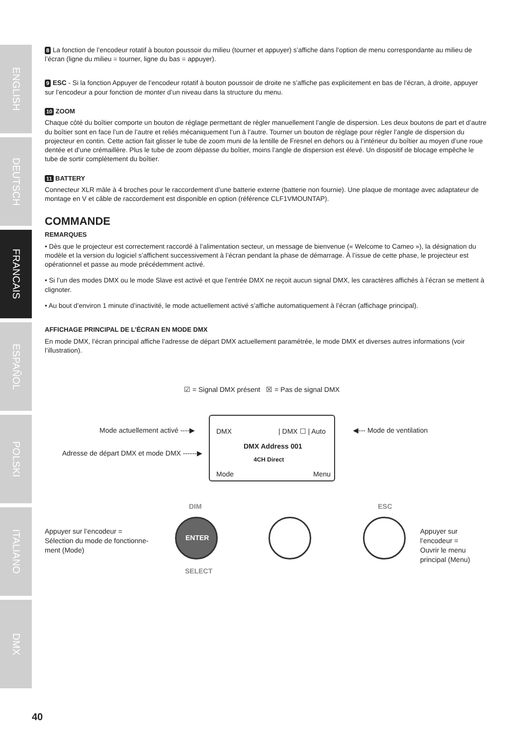ENGLISH
DEUTSCH
FRANCAIS
ESPAÑOL
POLSKI
ITALIANO
DMX
8 La fonction de l’encodeur rotatif à bouton poussoir du milieu (tourner et appuyer) s’affiche dans l’option de menu correspondante au milieu de l’écran (ligne du milieu = tourner, ligne du bas = appuyer).
9 ESC - Si la fonction Appuyer de l’encodeur rotatif à bouton poussoir de droite ne s’affiche pas explicitement en bas de l’écran, à droite, appuyer sur l’encodeur a pour fonction de monter d’un niveau dans la structure du menu.
10 ZOOM
Chaque côté du boîtier comporte un bouton de réglage permettant de régler manuellement l’angle de dispersion. Les deux boutons de part et d’autre du boîtier sont en face l’un de l’autre et reliés mécaniquement l’un à l’autre. Tourner un bouton de réglage pour régler l’angle de dispersion du projecteur en contin. Cette action fait glisser le tube de zoom muni de la lentille de Fresnel en dehors ou à l’intérieur du boîtier au moyen d’une roue dentée et d’une crémaillère. Plus le tube de zoom dépasse du boîtier, moins l’angle de dispersion est élevé. Un dispositif de blocage empêche le tube de sortir complètement du boîtier.
11 BATTERY
Connecteur XLR mâle à 4 broches pour le raccordement d’une batterie externe (batterie non fournie). Une plaque de montage avec adaptateur de montage en V et câble de raccordement est disponible en option (référence CLF1VMOUNTAP).
COMMANDE
REMARQUES
• Dès que le projecteur est correctement raccordé à l’alimentation secteur, un message de bienvenue (« Welcome to Cameo »), la désignation du modèle et la version du logiciel s’affichent successivement à l’écran pendant la phase de démarrage. À l’issue de cette phase, le projecteur est opérationnel et passe au mode précédemment activé.
• Si l’un des modes DMX ou le mode Slave est activé et que l’entrée DMX ne reçoit aucun signal DMX, les caractères affichés à l’écran se mettent à clignoter.
• Au bout d’environ 1 minute d’inactivité, le mode actuellement activé s’affiche automatiquement à l’écran (affichage principal).
AFFICHAGE PRINCIPAL DE L’ÉCRAN EN MODE DMX
En mode DMX, l’écran principal affiche l’adresse de départ DMX actuellement paramétrée, le mode DMX et diverses autres informations (voir l’illustration).
☑ = Signal DMX présent ☒ = Pas de signal DMX
Mode actuellement activé ----▶ ◀--- Mode de ventilation
Adresse de départ DMX et mode DMX ------▶
DMX | DMX ☐ | Auto
DMX Address 001
4CH Direct
Mode Menu
DIM ESC
Appuyer sur l’encodeur =
Sélection du mode de fonctionne-
ment (Mode)
ENTER
Appuyer sur l’encodeur =
Ouvrir le menu principal (Menu)
SELECT
40